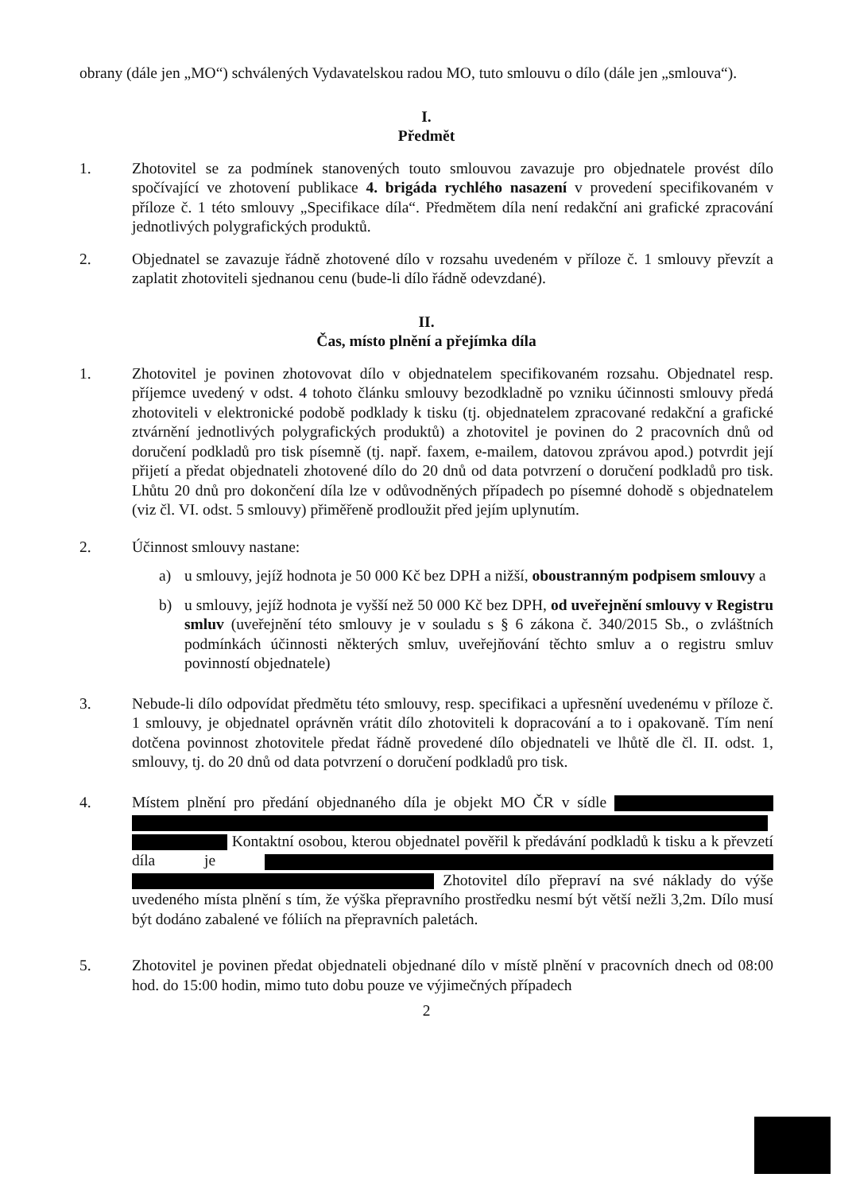obrany (dále jen „MO“) schválených Vydavatelskou radou MO, tuto smlouvu o dílo (dále jen „smlouva“).
I.
Předmět
1. Zhotovitel se za podmínek stanovených touto smlouvou zavazuje pro objednatele provést dílo spočívající ve zhotovení publikace 4. brigáda rychlého nasazení v provedení specifikovaném v příloze č. 1 této smlouvy „Specifikace díla“. Předmětem díla není redakční ani grafické zpracování jednotlivých polygrafických produktů.
2. Objednatel se zavazuje řádně zhotovené dílo v rozsahu uvedeném v příloze č. 1 smlouvy převzít a zaplatit zhotoviteli sjednanou cenu (bude-li dílo řádně odevzdané).
II.
Čas, místo plnění a přejímka díla
1. Zhotovitel je povinen zhotovovat dílo v objednatelem specifikovaném rozsahu. Objednatel resp. příjemce uvedený v odst. 4 tohoto článku smlouvy bezodkladně po vzniku účinnosti smlouvy předá zhotoviteli v elektronické podobě podklady k tisku (tj. objednatelem zpracované redakční a grafické ztvárnění jednotlivých polygrafických produktů) a zhotovitel je povinen do 2 pracovních dnů od doručení podkladů pro tisk písemně (tj. např. faxem, e-mailem, datovou zprávou apod.) potvrdit její přijetí a předat objednateli zhotovené dílo do 20 dnů od data potvrzení o doručení podkladů pro tisk. Lhůtu 20 dnů pro dokončení díla lze v odůvodněných případech po písemné dohodě s objednatelem (viz čl. VI. odst. 5 smlouvy) přiměřeně prodloužit před jejím uplynutím.
2. Účinnost smlouvy nastane:
a) u smlouvy, jejíž hodnota je 50 000 Kč bez DPH a nižší, oboustranným podpisem smlouvy a
b) u smlouvy, jejíž hodnota je vyšší než 50 000 Kč bez DPH, od uveřejnění smlouvy v Registru smluv (uveřejnění této smlouvy je v souladu s § 6 zákona č. 340/2015 Sb., o zvláštních podmínkách účinnosti některých smluv, uveřejňování těchto smluv a o registru smluv povinností objednatele)
3. Nebude-li dílo odpovídat předmětu této smlouvy, resp. specifikaci a upřesnění uvedenému v příloze č. 1 smlouvy, je objednatel oprávněn vrátit dílo zhotoviteli k dopracování a to i opakovaně. Tím není dotčena povinnost zhotovitele předat řádně provedené dílo objednateli ve lhůtě dle čl. II. odst. 1, smlouvy, tj. do 20 dnů od data potvrzení o doručení podkladů pro tisk.
4. Místem plnění pro předání objednaného díla je objekt MO ČR v sídle Kontaktní osobou, kterou objednatel pověřil k předávání podkladů k tisku a k převzetí díla je Zhotovitel dílo přepraví na své náklady do výše uvedeného místa plnění s tím, že výška přepravního prostředku nesmí být větší nežli 3,2m. Dílo musí být dodáno zabalené ve fóliích na přepravních paletách.
5. Zhotovitel je povinen předat objednateli objednané dílo v místě plnění v pracovních dnech od 08:00 hod. do 15:00 hodin, mimo tuto dobu pouze ve výjimečných případech
2